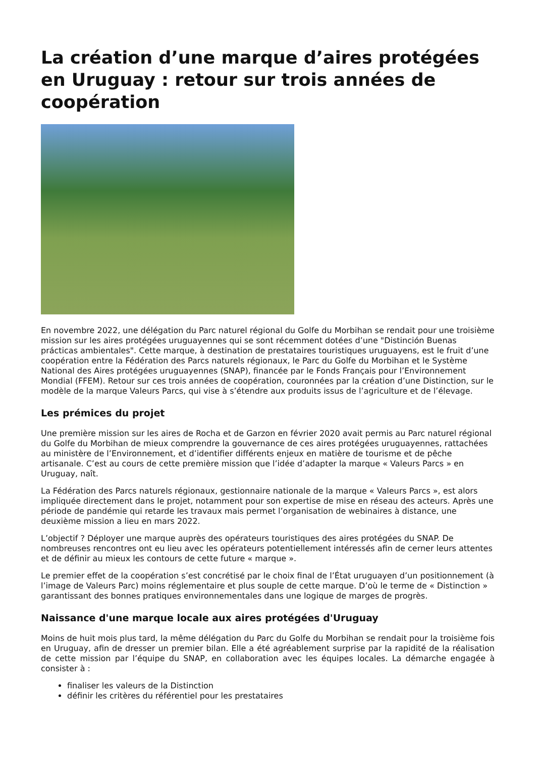La création d’une marque d’aires protégées en Uruguay : retour sur trois années de coopération
En novembre 2022, une délégation du Parc naturel régional du Golfe du Morbihan se rendait pour une troisième mission sur les aires protégées uruguayennes qui se sont récemment dotées d’une "Distinción Buenas prácticas ambientales". Cette marque, à destination de prestataires touristiques uruguayens, est le fruit d’une coopération entre la Fédération des Parcs naturels régionaux, le Parc du Golfe du Morbihan et le Système National des Aires protégées uruguayennes (SNAP), financée par le Fonds Français pour l’Environnement Mondial (FFEM). Retour sur ces trois années de coopération, couronnées par la création d’une Distinction, sur le modèle de la marque Valeurs Parcs, qui vise à s’étendre aux produits issus de l’agriculture et de l’élevage.
Les prémices du projet
Une première mission sur les aires de Rocha et de Garzon en février 2020 avait permis au Parc naturel régional du Golfe du Morbihan de mieux comprendre la gouvernance de ces aires protégées uruguayennes, rattachées au ministère de l’Environnement, et d’identifier différents enjeux en matière de tourisme et de pêche artisanale. C’est au cours de cette première mission que l’idée d’adapter la marque « Valeurs Parcs » en Uruguay, naît.
La Fédération des Parcs naturels régionaux, gestionnaire nationale de la marque « Valeurs Parcs », est alors impliquée directement dans le projet, notamment pour son expertise de mise en réseau des acteurs. Après une période de pandémie qui retarde les travaux mais permet l’organisation de webinaires à distance, une deuxième mission a lieu en mars 2022.
L’objectif ? Déployer une marque auprès des opérateurs touristiques des aires protégées du SNAP. De nombreuses rencontres ont eu lieu avec les opérateurs potentiellement intéressés afin de cerner leurs attentes et de définir au mieux les contours de cette future « marque ».
Le premier effet de la coopération s’est concrétisé par le choix final de l’État uruguayen d’un positionnement (à l’image de Valeurs Parc) moins réglementaire et plus souple de cette marque. D’où le terme de « Distinction » garantissant des bonnes pratiques environnementales dans une logique de marges de progrès.
Naissance d'une marque locale aux aires protégées d'Uruguay
Moins de huit mois plus tard, la même délégation du Parc du Golfe du Morbihan se rendait pour la troisième fois en Uruguay, afin de dresser un premier bilan. Elle a été agréablement surprise par la rapidité de la réalisation de cette mission par l’équipe du SNAP, en collaboration avec les équipes locales. La démarche engagée à consister à :
finaliser les valeurs de la Distinction
définir les critères du référentiel pour les prestataires